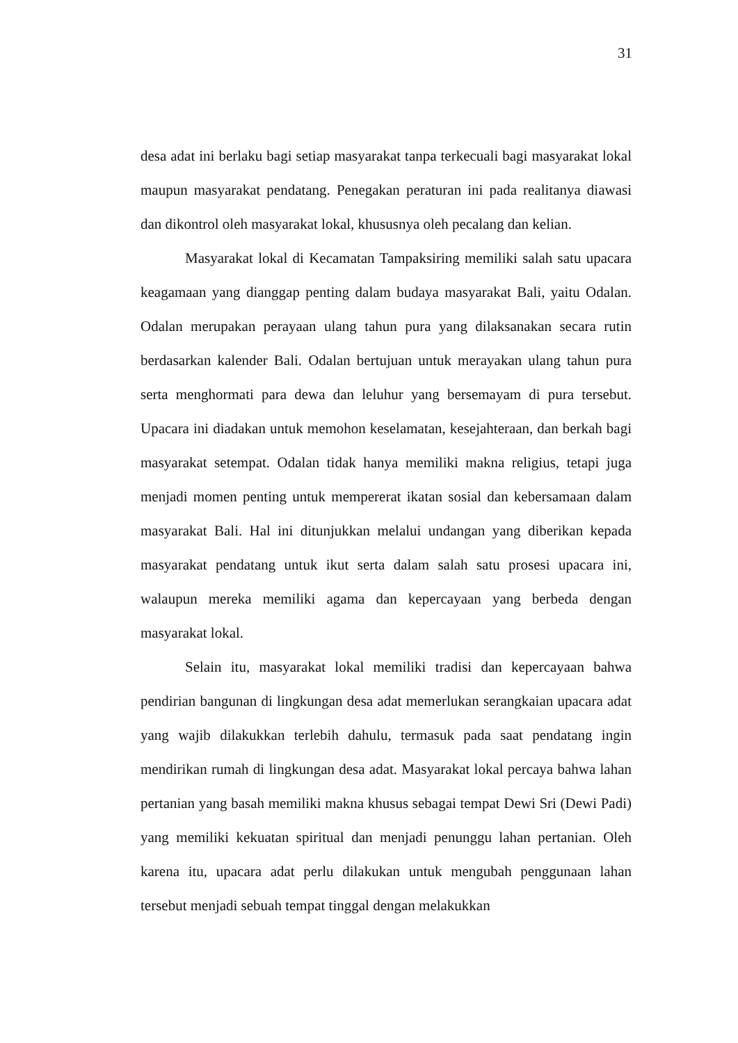31
desa adat ini berlaku bagi setiap masyarakat tanpa terkecuali bagi masyarakat lokal maupun masyarakat pendatang. Penegakan peraturan ini pada realitanya diawasi dan dikontrol oleh masyarakat lokal, khususnya oleh pecalang dan kelian.
Masyarakat lokal di Kecamatan Tampaksiring memiliki salah satu upacara keagamaan yang dianggap penting dalam budaya masyarakat Bali, yaitu Odalan. Odalan merupakan perayaan ulang tahun pura yang dilaksanakan secara rutin berdasarkan kalender Bali. Odalan bertujuan untuk merayakan ulang tahun pura serta menghormati para dewa dan leluhur yang bersemayam di pura tersebut. Upacara ini diadakan untuk memohon keselamatan, kesejahteraan, dan berkah bagi masyarakat setempat. Odalan tidak hanya memiliki makna religius, tetapi juga menjadi momen penting untuk mempererat ikatan sosial dan kebersamaan dalam masyarakat Bali. Hal ini ditunjukkan melalui undangan yang diberikan kepada masyarakat pendatang untuk ikut serta dalam salah satu prosesi upacara ini, walaupun mereka memiliki agama dan kepercayaan yang berbeda dengan masyarakat lokal.
Selain itu, masyarakat lokal memiliki tradisi dan kepercayaan bahwa pendirian bangunan di lingkungan desa adat memerlukan serangkaian upacara adat yang wajib dilakukkan terlebih dahulu, termasuk pada saat pendatang ingin mendirikan rumah di lingkungan desa adat. Masyarakat lokal percaya bahwa lahan pertanian yang basah memiliki makna khusus sebagai tempat Dewi Sri (Dewi Padi) yang memiliki kekuatan spiritual dan menjadi penunggu lahan pertanian. Oleh karena itu, upacara adat perlu dilakukan untuk mengubah penggunaan lahan tersebut menjadi sebuah tempat tinggal dengan melakukkan